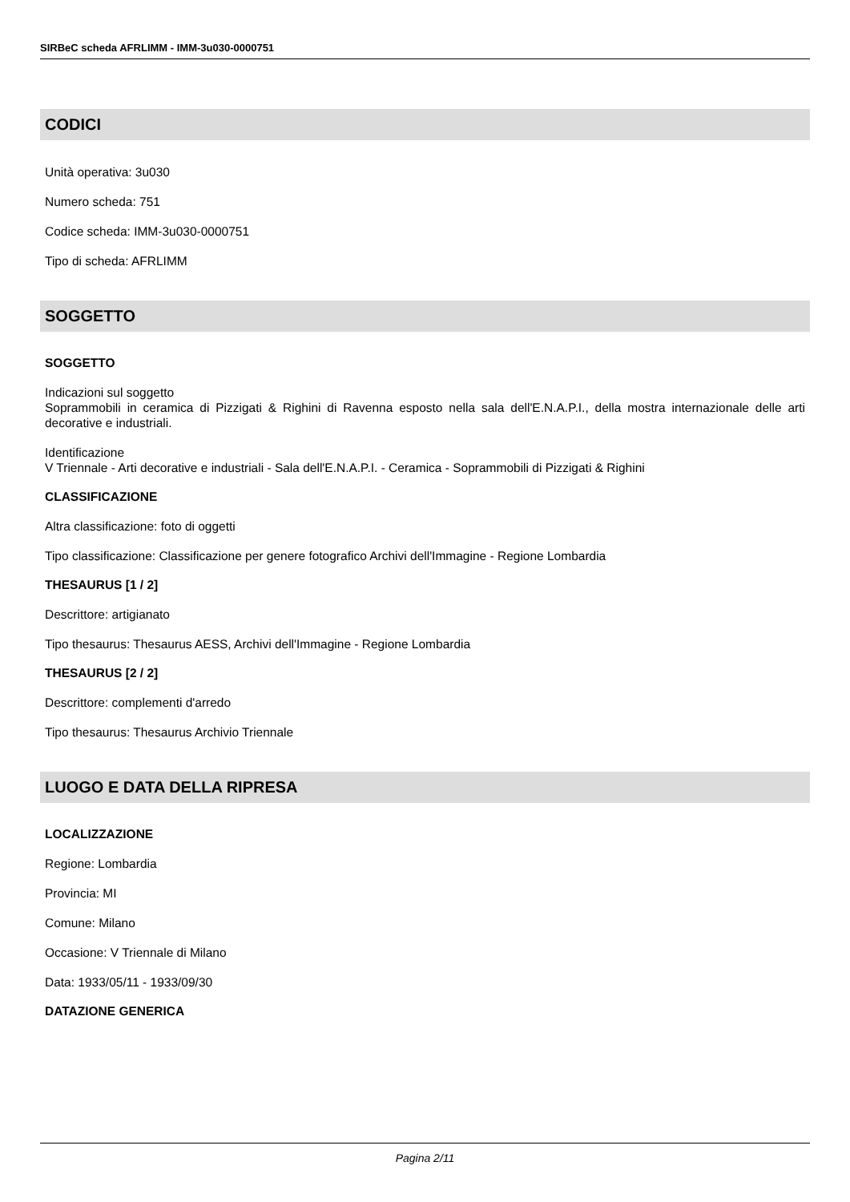SIRBeC scheda AFRLIMM - IMM-3u030-0000751
CODICI
Unità operativa: 3u030
Numero scheda: 751
Codice scheda: IMM-3u030-0000751
Tipo di scheda: AFRLIMM
SOGGETTO
SOGGETTO
Indicazioni sul soggetto
Soprammobili in ceramica di Pizzigati & Righini di Ravenna esposto nella sala dell'E.N.A.P.I., della mostra internazionale delle arti decorative e industriali.
Identificazione
V Triennale - Arti decorative e industriali - Sala dell'E.N.A.P.I. - Ceramica - Soprammobili di Pizzigati & Righini
CLASSIFICAZIONE
Altra classificazione: foto di oggetti
Tipo classificazione: Classificazione per genere fotografico Archivi dell'Immagine - Regione Lombardia
THESAURUS [1 / 2]
Descrittore: artigianato
Tipo thesaurus: Thesaurus AESS, Archivi dell'Immagine - Regione Lombardia
THESAURUS [2 / 2]
Descrittore: complementi d'arredo
Tipo thesaurus: Thesaurus Archivio Triennale
LUOGO E DATA DELLA RIPRESA
LOCALIZZAZIONE
Regione: Lombardia
Provincia: MI
Comune: Milano
Occasione: V Triennale di Milano
Data: 1933/05/11 - 1933/09/30
DATAZIONE GENERICA
Pagina 2/11